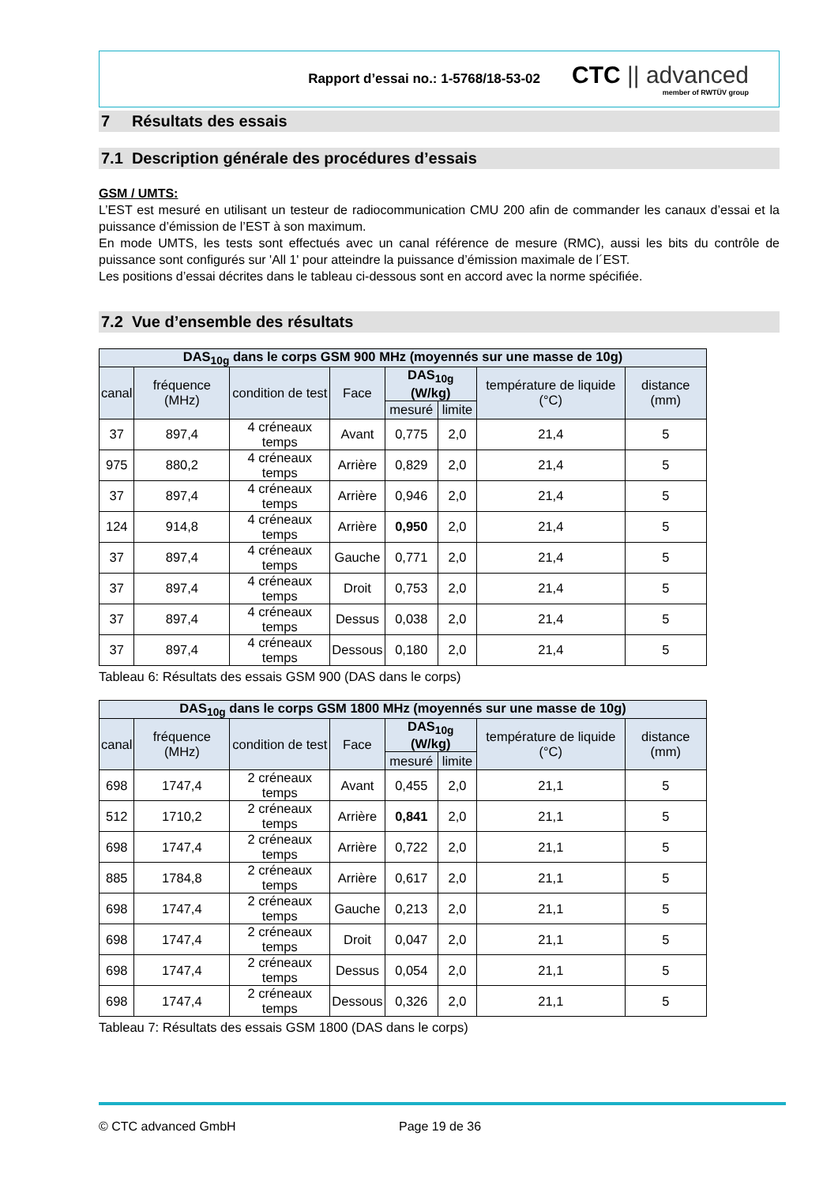Rapport d’essai no.: 1-5768/18-53-02
CTC || advanced
member of RWTÜV group
7 Résultats des essais
7.1 Description générale des procédures d’essais
GSM / UMTS:
L’EST est mesuré en utilisant un testeur de radiocommunication CMU 200 afin de commander les canaux d’essai et la puissance d’émission de l’EST à son maximum.
En mode UMTS, les tests sont effectués avec un canal référence de mesure (RMC), aussi les bits du contrôle de puissance sont configurés sur 'All 1' pour atteindre la puissance d’émission maximale de l´EST.
Les positions d’essai décrites dans le tableau ci-dessous sont en accord avec la norme spécifiée.
7.2 Vue d’ensemble des résultats
| DAS<sub>10g</sub> dans le corps GSM 900 MHz (moyennés sur une masse de 10g) | | | | | | | |
| --- | --- | --- | --- | --- | --- | --- | --- |
| canal | fréquence (MHz) | condition de test | Face | DAS<sub>10g</sub> (W/kg) | | température de liquide (°C) | distance (mm) |
| | | | | mesuré | limite | | |
| 37 | 897,4 | 4 créneaux temps | Avant | 0,775 | 2,0 | 21,4 | 5 |
| 975 | 880,2 | 4 créneaux temps | Arrière | 0,829 | 2,0 | 21,4 | 5 |
| 37 | 897,4 | 4 créneaux temps | Arrière | 0,946 | 2,0 | 21,4 | 5 |
| 124 | 914,8 | 4 créneaux temps | Arrière | 0,950 | 2,0 | 21,4 | 5 |
| 37 | 897,4 | 4 créneaux temps | Gauche | 0,771 | 2,0 | 21,4 | 5 |
| 37 | 897,4 | 4 créneaux temps | Droit | 0,753 | 2,0 | 21,4 | 5 |
| 37 | 897,4 | 4 créneaux temps | Dessus | 0,038 | 2,0 | 21,4 | 5 |
| 37 | 897,4 | 4 créneaux temps | Dessous | 0,180 | 2,0 | 21,4 | 5 |
Tableau 6: Résultats des essais GSM 900 (DAS dans le corps)
| DAS<sub>10g</sub> dans le corps GSM 1800 MHz (moyennés sur une masse de 10g) | | | | | | | |
| --- | --- | --- | --- | --- | --- | --- | --- |
| canal | fréquence (MHz) | condition de test | Face | DAS<sub>10g</sub> (W/kg) | | température de liquide (°C) | distance (mm) |
| | | | | mesuré | limite | | |
| 698 | 1747,4 | 2 créneaux temps | Avant | 0,455 | 2,0 | 21,1 | 5 |
| 512 | 1710,2 | 2 créneaux temps | Arrière | 0,841 | 2,0 | 21,1 | 5 |
| 698 | 1747,4 | 2 créneaux temps | Arrière | 0,722 | 2,0 | 21,1 | 5 |
| 885 | 1784,8 | 2 créneaux temps | Arrière | 0,617 | 2,0 | 21,1 | 5 |
| 698 | 1747,4 | 2 créneaux temps | Gauche | 0,213 | 2,0 | 21,1 | 5 |
| 698 | 1747,4 | 2 créneaux temps | Droit | 0,047 | 2,0 | 21,1 | 5 |
| 698 | 1747,4 | 2 créneaux temps | Dessus | 0,054 | 2,0 | 21,1 | 5 |
| 698 | 1747,4 | 2 créneaux temps | Dessous | 0,326 | 2,0 | 21,1 | 5 |
Tableau 7: Résultats des essais GSM 1800 (DAS dans le corps)
© CTC advanced GmbH Page 19 de 36